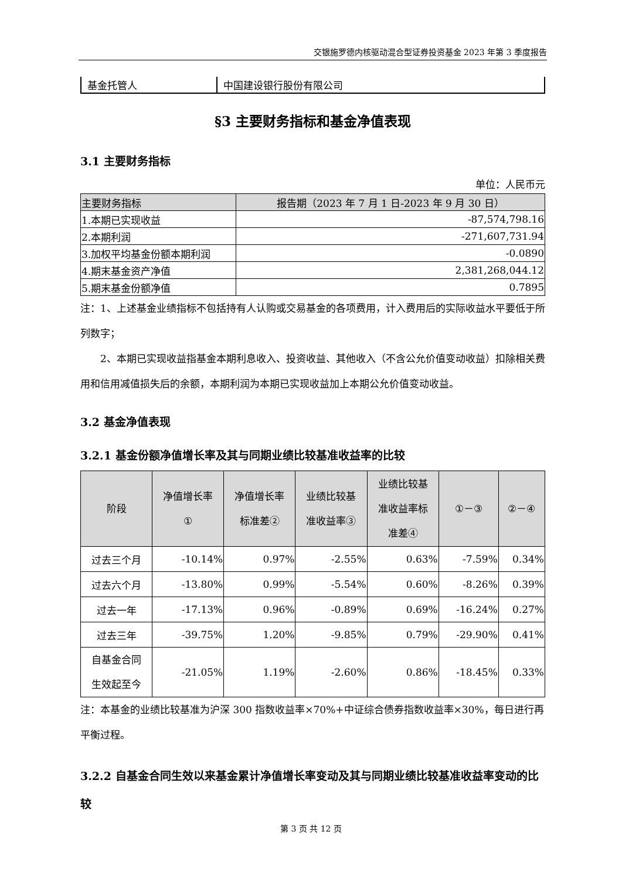交银施罗德内核驱动混合型证券投资基金 2023 年第 3 季度报告
| 基金托管人 | 中国建设银行股份有限公司 |
§3 主要财务指标和基金净值表现
3.1 主要财务指标
单位：人民币元
| 主要财务指标 | 报告期（2023 年 7 月 1 日-2023 年 9 月 30 日） |
| --- | --- |
| 1.本期已实现收益 | -87,574,798.16 |
| 2.本期利润 | -271,607,731.94 |
| 3.加权平均基金份额本期利润 | -0.0890 |
| 4.期末基金资产净值 | 2,381,268,044.12 |
| 5.期末基金份额净值 | 0.7895 |
注：1、上述基金业绩指标不包括持有人认购或交易基金的各项费用，计入费用后的实际收益水平要低于所列数字；
2、本期已实现收益指基金本期利息收入、投资收益、其他收入（不含公允价值变动收益）扣除相关费用和信用减值损失后的余额，本期利润为本期已实现收益加上本期公允价值变动收益。
3.2 基金净值表现
3.2.1 基金份额净值增长率及其与同期业绩比较基准收益率的比较
| 阶段 | 净值增长率 ① | 净值增长率 标准差② | 业绩比较基 准收益率③ | 业绩比较基 准收益率标 准差④ | ①－③ | ②－④ |
| --- | --- | --- | --- | --- | --- | --- |
| 过去三个月 | -10.14% | 0.97% | -2.55% | 0.63% | -7.59% | 0.34% |
| 过去六个月 | -13.80% | 0.99% | -5.54% | 0.60% | -8.26% | 0.39% |
| 过去一年 | -17.13% | 0.96% | -0.89% | 0.69% | -16.24% | 0.27% |
| 过去三年 | -39.75% | 1.20% | -9.85% | 0.79% | -29.90% | 0.41% |
| 自基金合同 生效起至今 | -21.05% | 1.19% | -2.60% | 0.86% | -18.45% | 0.33% |
注：本基金的业绩比较基准为沪深 300 指数收益率×70%+中证综合债券指数收益率×30%，每日进行再平衡过程。
3.2.2 自基金合同生效以来基金累计净值增长率变动及其与同期业绩比较基准收益率变动的比较
第 3 页 共 12 页